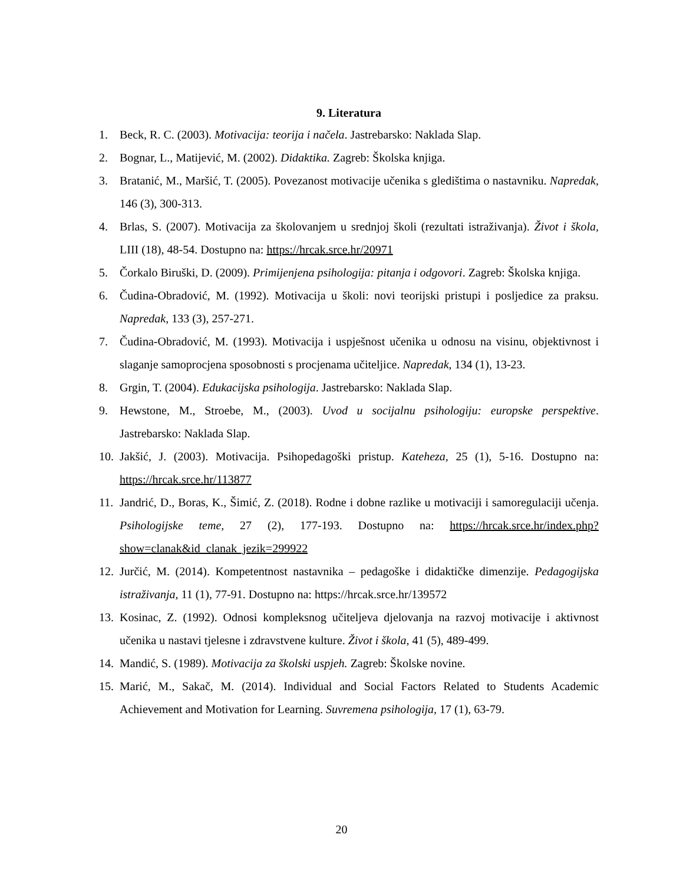9. Literatura
1. Beck, R. C. (2003). Motivacija: teorija i načela. Jastrebarsko: Naklada Slap.
2. Bognar, L., Matijević, M. (2002). Didaktika. Zagreb: Školska knjiga.
3. Bratanić, M., Maršić, T. (2005). Povezanost motivacije učenika s gledištima o nastavniku. Napredak, 146 (3), 300-313.
4. Brlas, S. (2007). Motivacija za školovanjem u srednjoj školi (rezultati istraživanja). Život i škola, LIII (18), 48-54. Dostupno na: https://hrcak.srce.hr/20971
5. Čorkalo Biruški, D. (2009). Primijenjena psihologija: pitanja i odgovori. Zagreb: Školska knjiga.
6. Čudina-Obradović, M. (1992). Motivacija u školi: novi teorijski pristupi i posljedice za praksu. Napredak, 133 (3), 257-271.
7. Čudina-Obradović, M. (1993). Motivacija i uspješnost učenika u odnosu na visinu, objektivnost i slaganje samoprocjena sposobnosti s procjenama učiteljice. Napredak, 134 (1), 13-23.
8. Grgin, T. (2004). Edukacijska psihologija. Jastrebarsko: Naklada Slap.
9. Hewstone, M., Stroebe, M., (2003). Uvod u socijalnu psihologiju: europske perspektive. Jastrebarsko: Naklada Slap.
10. Jakšić, J. (2003). Motivacija. Psihopedagoški pristup. Kateheza, 25 (1), 5-16. Dostupno na: https://hrcak.srce.hr/113877
11. Jandrić, D., Boras, K., Šimić, Z. (2018). Rodne i dobne razlike u motivaciji i samoregulaciji učenja. Psihologijske teme, 27 (2), 177-193. Dostupno na: https://hrcak.srce.hr/index.php?show=clanak&id_clanak_jezik=299922
12. Jurčić, M. (2014). Kompetentnost nastavnika – pedagoške i didaktičke dimenzije. Pedagogijska istraživanja, 11 (1), 77-91. Dostupno na: https://hrcak.srce.hr/139572
13. Kosinac, Z. (1992). Odnosi kompleksnog učiteljeva djelovanja na razvoj motivacije i aktivnost učenika u nastavi tjelesne i zdravstvene kulture. Život i škola, 41 (5), 489-499.
14. Mandić, S. (1989). Motivacija za školski uspjeh. Zagreb: Školske novine.
15. Marić, M., Sakač, M. (2014). Individual and Social Factors Related to Students Academic Achievement and Motivation for Learning. Suvremena psihologija, 17 (1), 63-79.
20